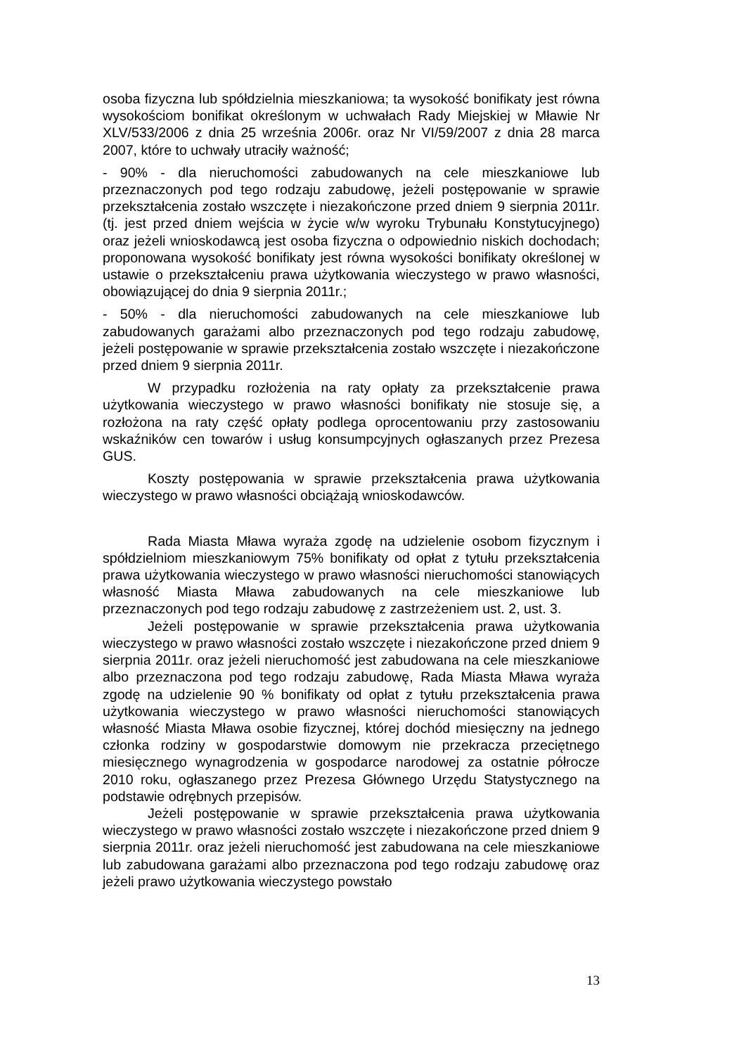osoba fizyczna lub spółdzielnia mieszkaniowa; ta wysokość bonifikaty jest równa wysokościom bonifikat określonym w uchwałach Rady Miejskiej w Mławie Nr XLV/533/2006 z dnia 25 września 2006r. oraz Nr VI/59/2007 z dnia 28 marca 2007, które to uchwały utraciły ważność;
- 90% - dla nieruchomości zabudowanych na cele mieszkaniowe lub przeznaczonych pod tego rodzaju zabudowę, jeżeli postępowanie w sprawie przekształcenia zostało wszczęte i niezakończone przed dniem 9 sierpnia 2011r. (tj. jest przed dniem wejścia w życie w/w wyroku Trybunału Konstytucyjnego) oraz jeżeli wnioskodawcą jest osoba fizyczna o odpowiednio niskich dochodach; proponowana wysokość bonifikaty jest równa wysokości bonifikaty określonej w ustawie o przekształceniu prawa użytkowania wieczystego w prawo własności, obowiązującej do dnia 9 sierpnia 2011r.;
- 50% - dla nieruchomości zabudowanych na cele mieszkaniowe lub zabudowanych garażami albo przeznaczonych pod tego rodzaju zabudowę, jeżeli postępowanie w sprawie przekształcenia zostało wszczęte i niezakończone przed dniem 9 sierpnia 2011r.
W przypadku rozłożenia na raty opłaty za przekształcenie prawa użytkowania wieczystego w prawo własności bonifikaty nie stosuje się, a rozłożona na raty część opłaty podlega oprocentowaniu przy zastosowaniu wskaźników cen towarów i usług konsumpcyjnych ogłaszanych przez Prezesa GUS.
Koszty postępowania w sprawie przekształcenia prawa użytkowania wieczystego w prawo własności obciążają wnioskodawców.
Rada Miasta Mława wyraża zgodę na udzielenie osobom fizycznym i spółdzielniom mieszkaniowym 75% bonifikaty od opłat z tytułu przekształcenia prawa użytkowania wieczystego w prawo własności nieruchomości stanowiących własność Miasta Mława zabudowanych na cele mieszkaniowe lub przeznaczonych pod tego rodzaju zabudowę z zastrzeżeniem ust. 2, ust. 3.
Jeżeli postępowanie w sprawie przekształcenia prawa użytkowania wieczystego w prawo własności zostało wszczęte i niezakończone przed dniem 9 sierpnia 2011r. oraz jeżeli nieruchomość jest zabudowana na cele mieszkaniowe albo przeznaczona pod tego rodzaju zabudowę, Rada Miasta Mława wyraża zgodę na udzielenie 90 % bonifikaty od opłat z tytułu przekształcenia prawa użytkowania wieczystego w prawo własności nieruchomości stanowiących własność Miasta Mława osobie fizycznej, której dochód miesięczny na jednego członka rodziny w gospodarstwie domowym nie przekracza przeciętnego miesięcznego wynagrodzenia w gospodarce narodowej za ostatnie półrocze 2010 roku, ogłaszanego przez Prezesa Głównego Urzędu Statystycznego na podstawie odrębnych przepisów.
Jeżeli postępowanie w sprawie przekształcenia prawa użytkowania wieczystego w prawo własności zostało wszczęte i niezakończone przed dniem 9 sierpnia 2011r. oraz jeżeli nieruchomość jest zabudowana na cele mieszkaniowe lub zabudowana garażami albo przeznaczona pod tego rodzaju zabudowę oraz jeżeli prawo użytkowania wieczystego powstało
13